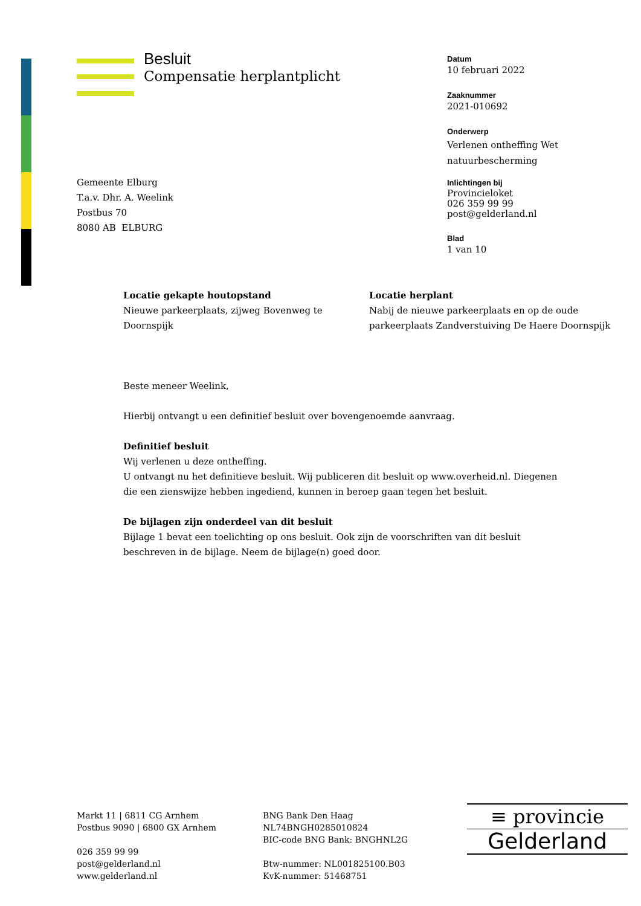Besluit
Compensatie herplantplicht
Datum
10 februari 2022
Zaaknummer
2021-010692
Onderwerp
Verlenen ontheffing Wet
natuurbescherming
Inlichtingen bij
Provincieloket
026 359 99 99
post@gelderland.nl
Blad
1 van 10
Gemeente Elburg
T.a.v. Dhr. A. Weelink
Postbus 70
8080 AB ELBURG
Locatie gekapte houtopstand
Nieuwe parkeerplaats, zijweg Bovenweg te Doornspijk
Locatie herplant
Nabij de nieuwe parkeerplaats en op de oude parkeerplaats Zandverstuiving De Haere Doornspijk
Beste meneer Weelink,
Hierbij ontvangt u een definitief besluit over bovengenoemde aanvraag.
Definitief besluit
Wij verlenen u deze ontheffing.
U ontvangt nu het definitieve besluit. Wij publiceren dit besluit op www.overheid.nl. Diegenen die een zienswijze hebben ingediend, kunnen in beroep gaan tegen het besluit.
De bijlagen zijn onderdeel van dit besluit
Bijlage 1 bevat een toelichting op ons besluit. Ook zijn de voorschriften van dit besluit beschreven in de bijlage. Neem de bijlage(n) goed door.
Markt 11 | 6811 CG Arnhem
Postbus 9090 | 6800 GX Arnhem
026 359 99 99
post@gelderland.nl
www.gelderland.nl
BNG Bank Den Haag
NL74BNGH0285010824
BIC-code BNG Bank: BNGHNL2G
Btw-nummer: NL001825100.B03
KvK-nummer: 51468751
≡ provincie
Gelderland